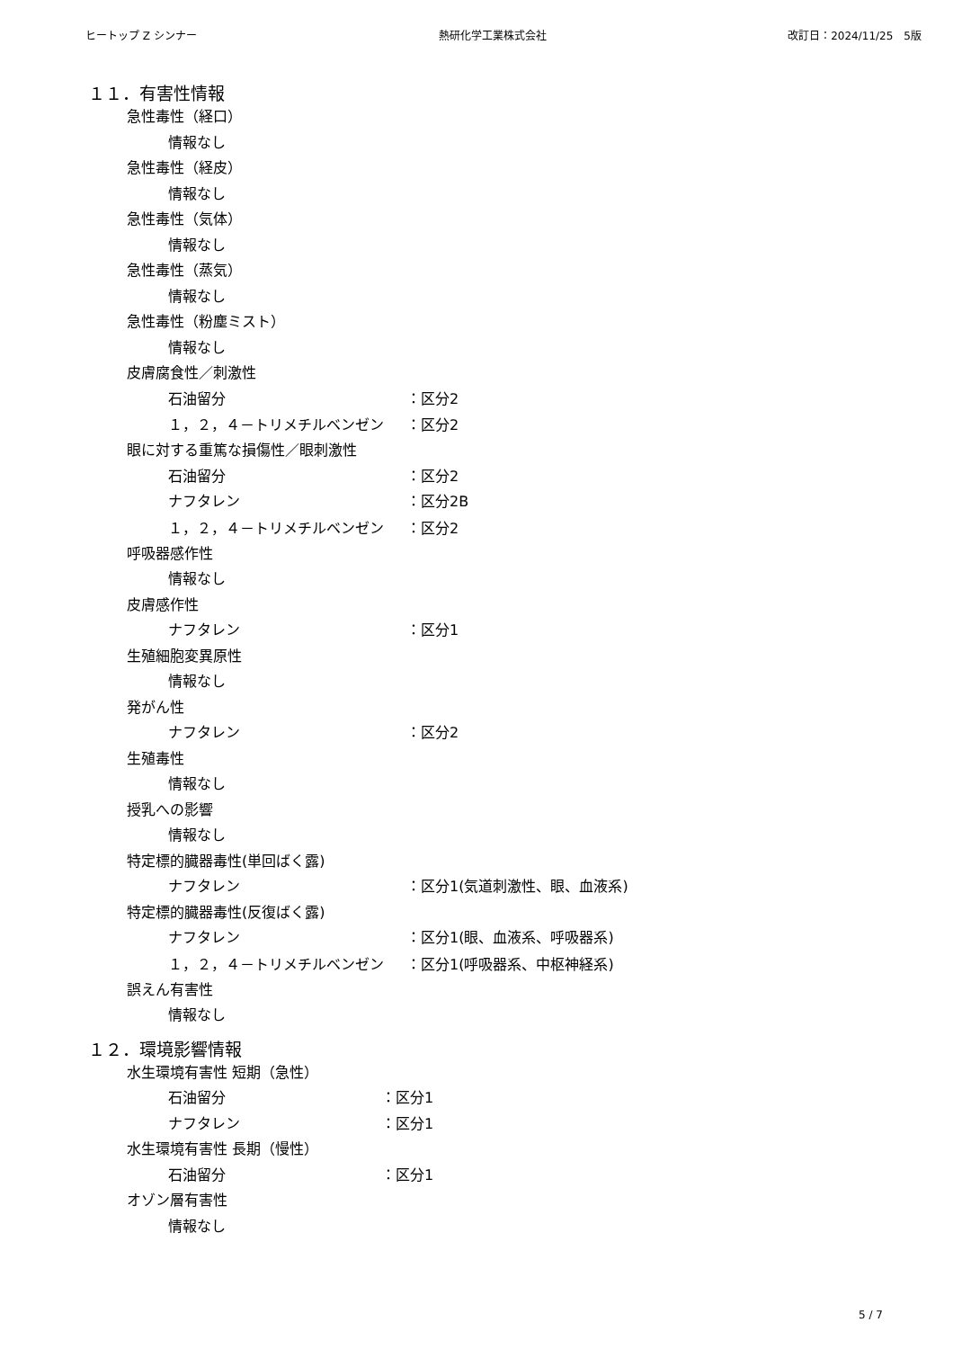ヒートップ Z シンナー 熱研化学工業株式会社 改訂日：2024/11/25　5版
１１．有害性情報
急性毒性（経口）
情報なし
急性毒性（経皮）
情報なし
急性毒性（気体）
情報なし
急性毒性（蒸気）
情報なし
急性毒性（粉塵ミスト）
情報なし
皮膚腐食性／刺激性
石油留分 ：区分2
１，２，４－トリメチルベンゼン ：区分2
眼に対する重篤な損傷性／眼刺激性
石油留分 ：区分2
ナフタレン ：区分2B
１，２，４－トリメチルベンゼン ：区分2
呼吸器感作性
情報なし
皮膚感作性
ナフタレン ：区分1
生殖細胞変異原性
情報なし
発がん性
ナフタレン ：区分2
生殖毒性
情報なし
授乳への影響
情報なし
特定標的臓器毒性(単回ばく露)
ナフタレン ：区分1(気道刺激性、眼、血液系)
特定標的臓器毒性(反復ばく露)
ナフタレン ：区分1(眼、血液系、呼吸器系)
１，２，４－トリメチルベンゼン ：区分1(呼吸器系、中枢神経系)
誤えん有害性
情報なし
１２．環境影響情報
水生環境有害性 短期（急性）
石油留分 ：区分1
ナフタレン ：区分1
水生環境有害性 長期（慢性）
石油留分 ：区分1
オゾン層有害性
情報なし
5 / 7